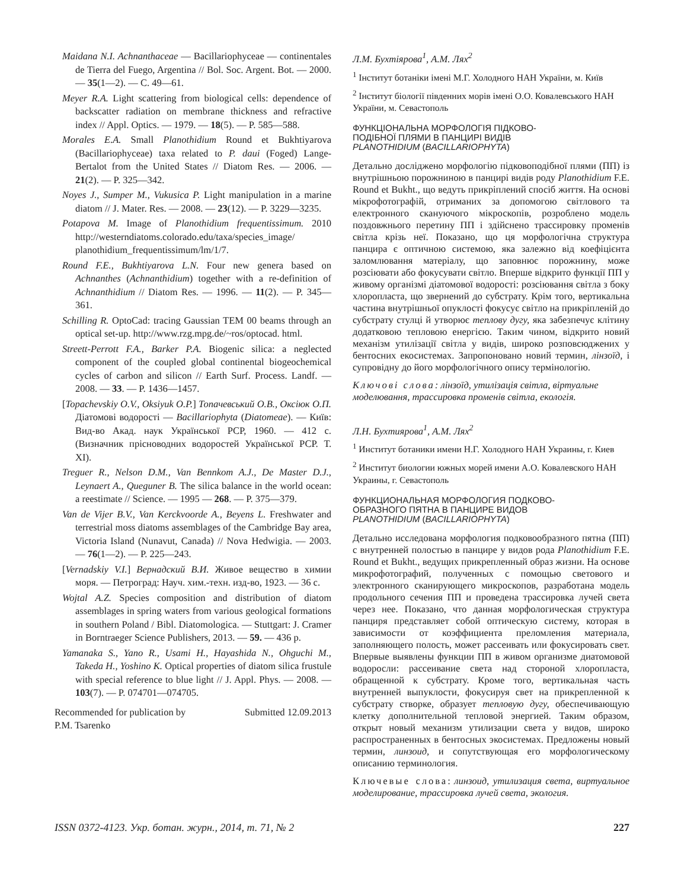Maidana N.I. Achnanthaceae — Bacillariophyceae — continentales de Tierra del Fuego, Argentina // Bol. Soc. Argent. Bot. — 2000. — 35(1—2). — C. 49—61.
Meyer R.A. Light scattering from biological cells: dependence of backscatter radiation on membrane thickness and refractive index // Appl. Optics. — 1979. — 18(5). — P. 585—588.
Morales E.A. Small Planothidium Round et Bukhtiyarova (Bacillariophyceae) taxa related to P. daui (Foged) Lange-Bertalot from the United States // Diatom Res. — 2006. — 21(2). — P. 325—342.
Noyes J., Sumper M., Vukusica P. Light manipulation in a marine diatom // J. Mater. Res. — 2008. — 23(12). — P. 3229—3235.
Potapova M. Image of Planothidium frequentissimum. 2010 http://westerndiatoms.colorado.edu/taxa/species_image/ planothidium_frequentissimum/lm/1/7.
Round F.E., Bukhtiyarova L.N. Four new genera based on Achnanthes (Achnanthidium) together with a re-definition of Achnanthidium // Diatom Res. — 1996. — 11(2). — P. 345—361.
Schilling R. OptoCad: tracing Gaussian TEM 00 beams through an optical set-up. http://www.rzg.mpg.de/~ros/optocad. html.
Streett-Perrott F.A., Barker P.A. Biogenic silica: a neglected component of the coupled global continental biogeochemical cycles of carbon and silicon // Earth Surf. Process. Landf. — 2008. — 33. — P. 1436—1457.
[Topachevskiy O.V., Oksiyuk O.P.] Топачевський О.В., Оксіюк О.П. Діатомові водорості — Bacillariophyta (Diatomeae). — Київ: Вид-во Акад. наук Української РСР, 1960. — 412 с. (Визначник прісноводних водоростей Української РСР. Т. XI).
Treguer R., Nelson D.M., Van Bennkom A.J., De Master D.J., Leynaert A., Queguner B. The silica balance in the world ocean: a reestimate // Science. — 1995 — 268. — P. 375—379.
Van de Vijer B.V., Van Kerckvoorde A., Beyens L. Freshwater and terrestrial moss diatoms assemblages of the Cambridge Bay area, Victoria Island (Nunavut, Canada) // Nova Hedwigia. — 2003. — 76(1—2). — P. 225—243.
[Vernadskiy V.I.] Вернадский В.И. Живое вещество в химии моря. — Петроград: Науч. хим.-техн. изд-во, 1923. — 36 с.
Wojtal A.Z. Species composition and distribution of diatom assemblages in spring waters from various geological formations in southern Poland / Bibl. Diatomologica. — Stuttgart: J. Cramer in Borntraeger Science Publishers, 2013. — 59. — 436 p.
Yamanaka S., Yano R., Usami H., Hayashida N., Ohguchi M., Takeda H., Yoshino K. Optical properties of diatom silica frustule with special reference to blue light // J. Appl. Phys. — 2008. — 103(7). — P. 074701—074705.
Recommended for publication by
P.M. Tsarenko Submitted 12.09.2013
Л.М. Бухтіярова<sup>1</sup>, А.М. Лях<sup>2</sup>
<sup>1</sup> Інститут ботаніки імені М.Г. Холодного НАН України, м. Київ
<sup>2</sup> Інститут біології південних морів імені О.О. Ковалевського НАН України, м. Севастополь
ФУНКЦІОНАЛЬНА МОРФОЛОГІЯ ПІДКОВО-
ПОДІБНОЇ ПЛЯМИ В ПАНЦИРІ ВИДІВ
PLANOTHIDIUM (BACILLARIOPHYTA)
Детально досліджено морфологію підковоподібної плями (ПП) із внутрішньою порожниною в панцирі видів роду Planothidium F.E. Round et Bukht., що ведуть прикріплений спосіб життя. На основі мікрофотографій, отриманих за допомогою світлового та електронного скануючого мікроскопів, розроблено модель поздовжнього перетину ПП і здійснено трассировку променів світла крізь неї. Показано, що ця морфологічна структура панцира є оптичною системою, яка залежно від коефіцієнта заломлювання матеріалу, що заповнює порожнину, може розсіювати або фокусувати світло. Вперше відкрито функції ПП у живому організмі діатомової водорості: розсіювання світла з боку хлоропласта, що звернений до субстрату. Крім того, вертикальна частина внутрішньої опуклості фокусує світло на прикріпленій до субстрату стулці й утворює теплову дугу, яка забезпечує клітину додатковою тепловою енергією. Таким чином, відкрито новий механізм утилізації світла у видів, широко розповсюджених у бентосних екосистемах. Запропоновано новий термин, лінзоїд, і супровідну до його морфологічного опису термінологію.
Ключові слова: лінзоїд, утилізація світла, віртуальне моделювання, трассировка променів світла, екологія.
Л.Н. Бухтиярова<sup>1</sup>, А.М. Лях<sup>2</sup>
<sup>1</sup> Институт ботаники имени Н.Г. Холодного НАН Украины, г. Киев
<sup>2</sup> Институт биологии южных морей имени А.О. Ковалевского НАН Украины, г. Севастополь
ФУНКЦИОНАЛЬНАЯ МОРФОЛОГИЯ ПОДКОВО-
ОБРАЗНОГО ПЯТНА В ПАНЦИРЕ ВИДОВ
PLANOTHIDIUM (BACILLARIOPHYTA)
Детально исследована морфология подковообразного пятна (ПП) с внутренней полостью в панцире у видов рода Planothidium F.E. Round et Bukht., ведущих прикрепленный образ жизни. На основе микрофотографий, полученных с помощью светового и электронного сканирующего микроскопов, разработана модель продольного сечения ПП и проведена трассировка лучей света через нее. Показано, что данная морфологическая структура панциря представляет собой оптическую систему, которая в зависимости от коэффициента преломления материала, заполняющего полость, может рассеивать или фокусировать свет. Впервые выявлены функции ПП в живом организме диатомовой водоросли: рассеивание света над стороной хлоропласта, обращенной к субстрату. Кроме того, вертикальная часть внутренней выпуклости, фокусируя свет на прикрепленной к субстрату створке, образует тепловую дугу, обеспечивающую клетку дополнительной тепловой энергией. Таким образом, открыт новый механизм утилизации света у видов, широко распространенных в бентосных экосистемах. Предложены новый термин, линзоид, и сопутствующая его морфологическому описанию терминология.
Ключевые слова: линзоид, утилизация света, виртуальное моделирование, трассировка лучей света, экология.
ISSN 0372-4123. Укр. ботан. журн., 2014, т. 71, № 2 227